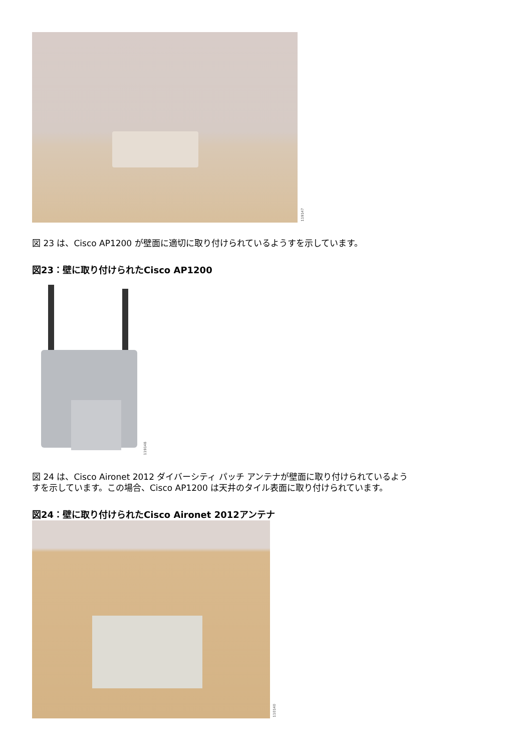119147
図 23 は、Cisco AP1200 が壁面に適切に取り付けられているようすを示しています。
図23：壁に取り付けられたCisco AP1200
119148
図 24 は、Cisco Aironet 2012 ダイバーシティ パッチ アンテナが壁面に取り付けられているよう
すを示しています。この場合、Cisco AP1200 は天井のタイル表面に取り付けられています。
図24：壁に取り付けられたCisco Aironet 2012アンテナ
110140